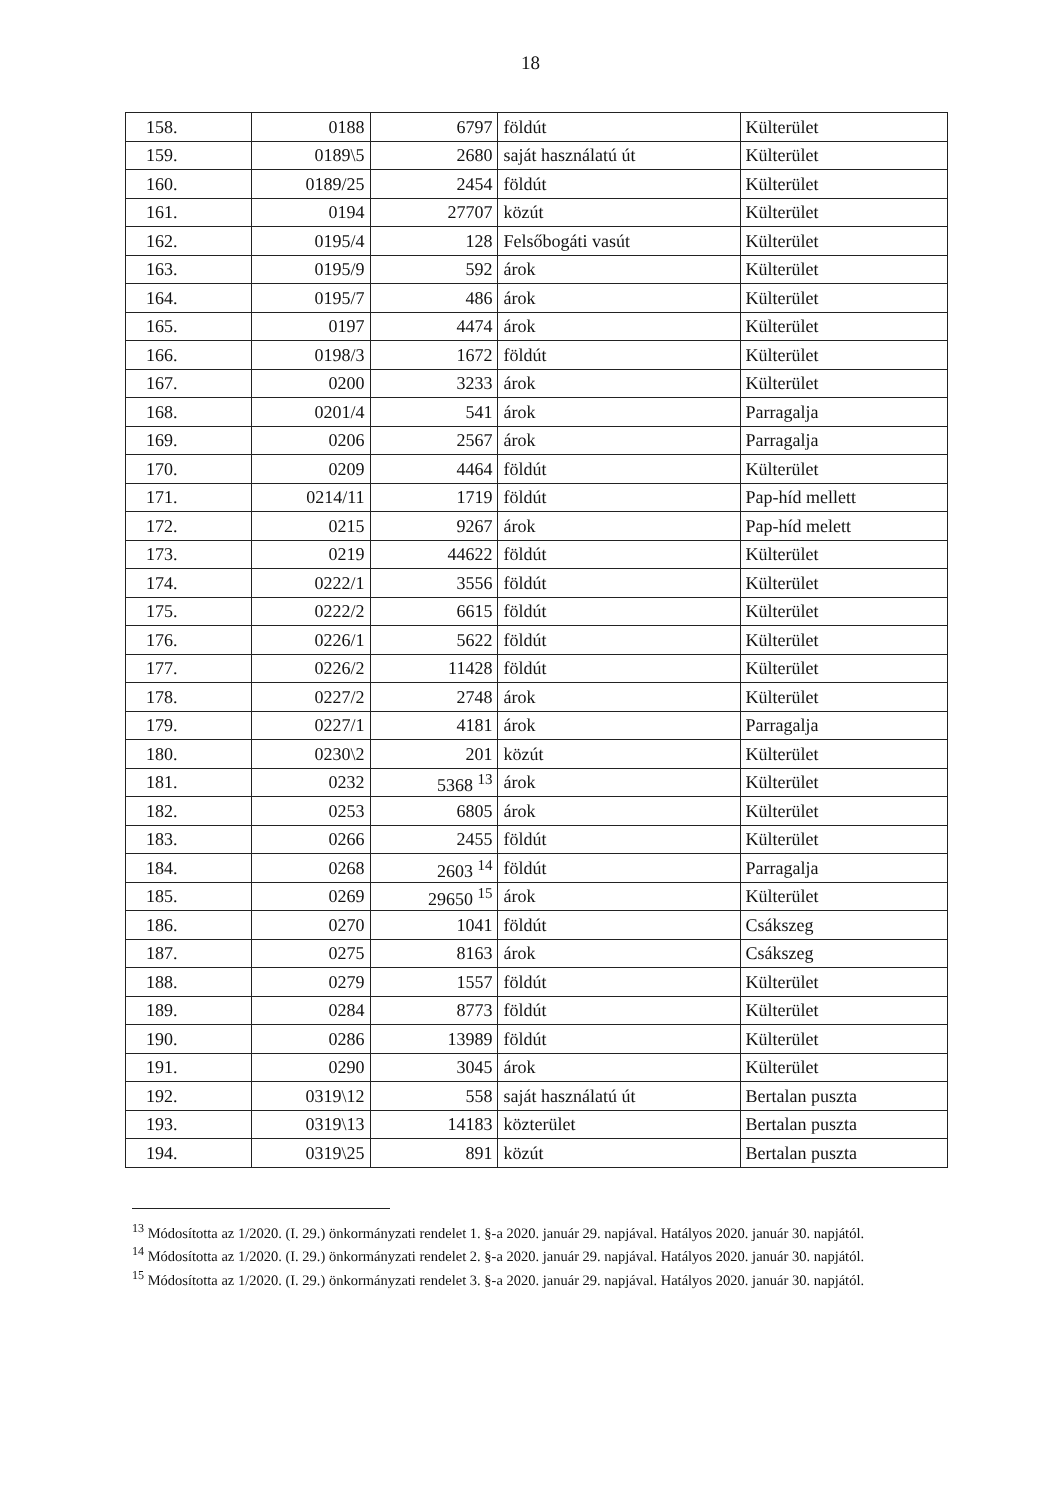18
| 158. | 0188 | 6797 | földút | Külterület |
| 159. | 0189\5 | 2680 | saját használatú út | Külterület |
| 160. | 0189/25 | 2454 | földút | Külterület |
| 161. | 0194 | 27707 | közút | Külterület |
| 162. | 0195/4 | 128 | Felsőbogáti vasút | Külterület |
| 163. | 0195/9 | 592 | árok | Külterület |
| 164. | 0195/7 | 486 | árok | Külterület |
| 165. | 0197 | 4474 | árok | Külterület |
| 166. | 0198/3 | 1672 | földút | Külterület |
| 167. | 0200 | 3233 | árok | Külterület |
| 168. | 0201/4 | 541 | árok | Parragalja |
| 169. | 0206 | 2567 | árok | Parragalja |
| 170. | 0209 | 4464 | földút | Külterület |
| 171. | 0214/11 | 1719 | földút | Pap-híd mellett |
| 172. | 0215 | 9267 | árok | Pap-híd melett |
| 173. | 0219 | 44622 | földút | Külterület |
| 174. | 0222/1 | 3556 | földút | Külterület |
| 175. | 0222/2 | 6615 | földút | Külterület |
| 176. | 0226/1 | 5622 | földút | Külterület |
| 177. | 0226/2 | 11428 | földút | Külterület |
| 178. | 0227/2 | 2748 | árok | Külterület |
| 179. | 0227/1 | 4181 | árok | Parragalja |
| 180. | 0230\2 | 201 | közút | Külterület |
| 181. | 0232 | 5368 <sup>13</sup> | árok | Külterület |
| 182. | 0253 | 6805 | árok | Külterület |
| 183. | 0266 | 2455 | földút | Külterület |
| 184. | 0268 | 2603 <sup>14</sup> | földút | Parragalja |
| 185. | 0269 | 29650 <sup>15</sup> | árok | Külterület |
| 186. | 0270 | 1041 | földút | Csákszeg |
| 187. | 0275 | 8163 | árok | Csákszeg |
| 188. | 0279 | 1557 | földút | Külterület |
| 189. | 0284 | 8773 | földút | Külterület |
| 190. | 0286 | 13989 | földút | Külterület |
| 191. | 0290 | 3045 | árok | Külterület |
| 192. | 0319\12 | 558 | saját használatú út | Bertalan puszta |
| 193. | 0319\13 | 14183 | közterület | Bertalan puszta |
| 194. | 0319\25 | 891 | közút | Bertalan puszta |
<sup>13</sup> Módosította az 1/2020. (I. 29.) önkormányzati rendelet 1. §-a 2020. január 29. napjával. Hatályos 2020. január 30. napjától.
<sup>14</sup> Módosította az 1/2020. (I. 29.) önkormányzati rendelet 2. §-a 2020. január 29. napjával. Hatályos 2020. január 30. napjától.
<sup>15</sup> Módosította az 1/2020. (I. 29.) önkormányzati rendelet 3. §-a 2020. január 29. napjával. Hatályos 2020. január 30. napjától.